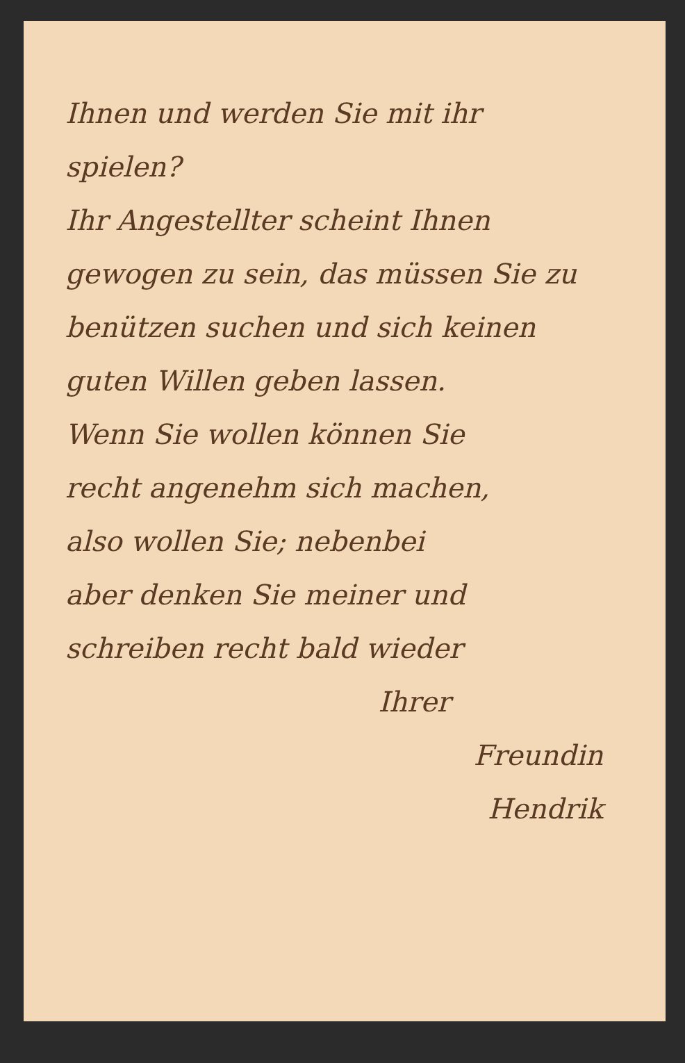Ihnen und werden Sie mit ihr
spielen?
Ihr Angestellter scheint Ihnen
gewogen zu sein, das müssen Sie zu
benützen suchen und sich keinen
guten Willen geben lassen.
Wenn Sie wollen können Sie
recht angenehm sich machen,
also wollen Sie; nebenbei
aber denken Sie meiner und
schreiben recht bald wieder
Ihrer
Freundin
Hendrik